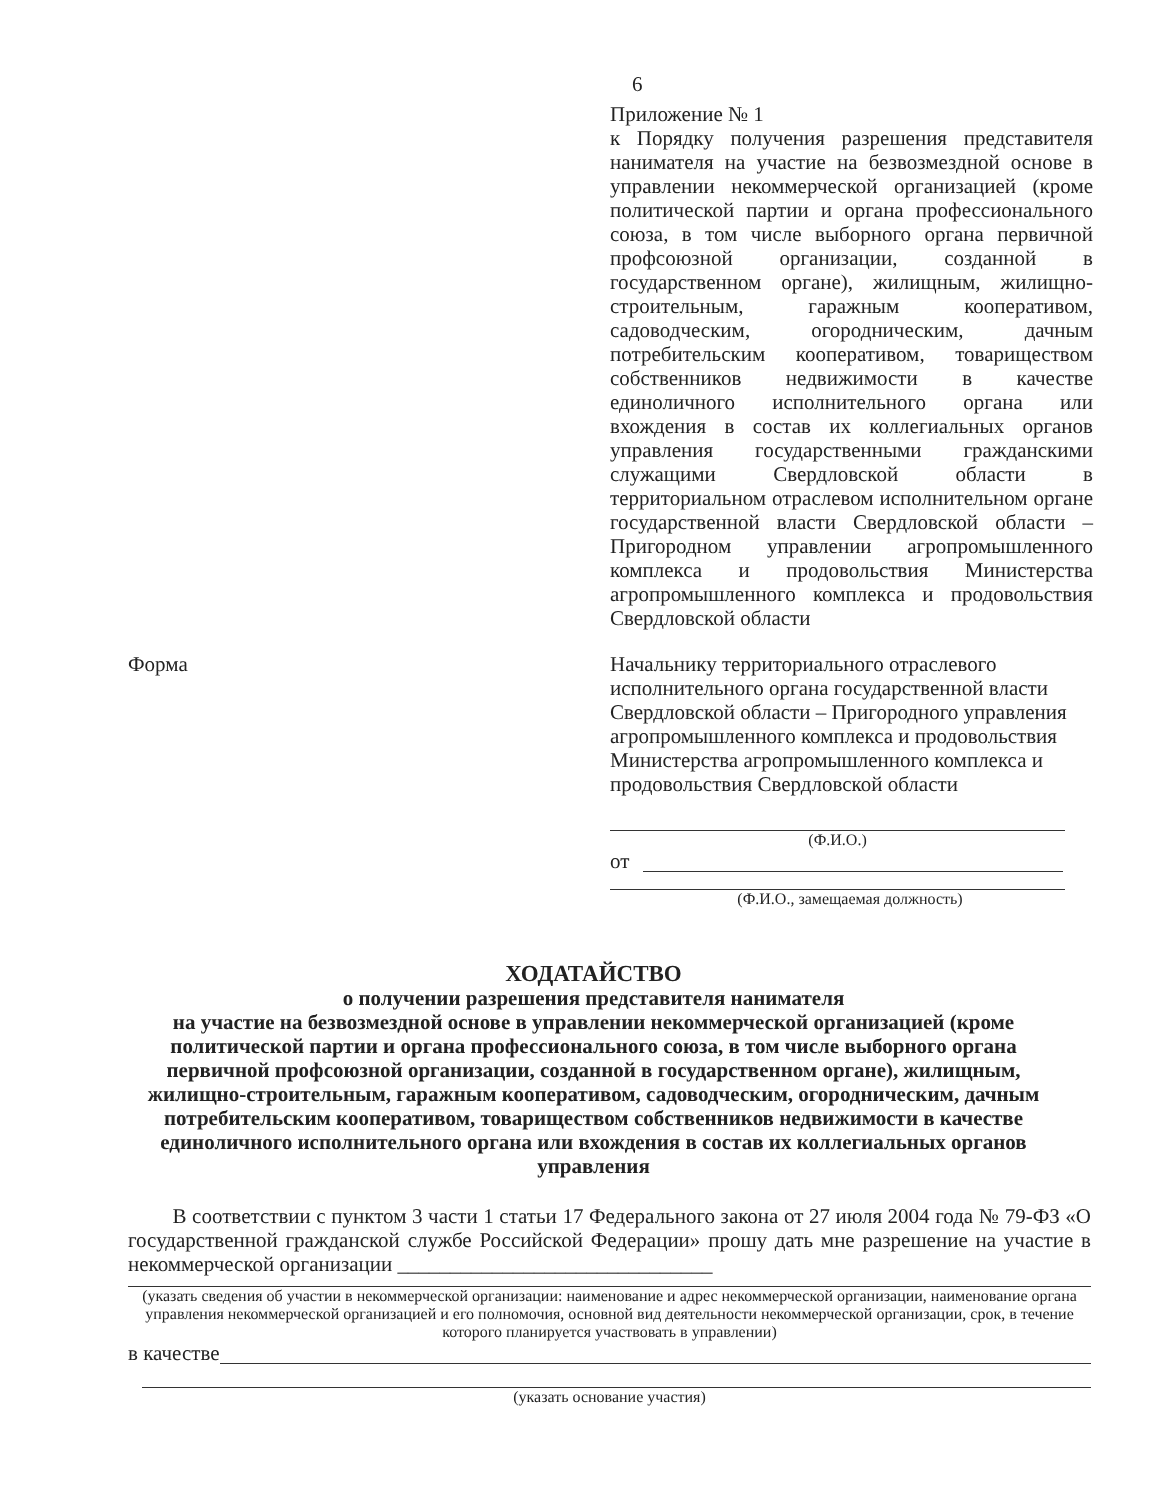6
Приложение № 1
к Порядку получения разрешения представителя нанимателя на участие на безвозмездной основе в управлении некоммерческой организацией (кроме политической партии и органа профессионального союза, в том числе выборного органа первичной профсоюзной организации, созданной в государственном органе), жилищным, жилищно-строительным, гаражным кооперативом, садоводческим, огородническим, дачным потребительским кооперативом, товариществом собственников недвижимости в качестве единоличного исполнительного органа или вхождения в состав их коллегиальных органов управления государственными гражданскими служащими Свердловской области в территориальном отраслевом исполнительном органе государственной власти Свердловской области – Пригородном управлении агропромышленного комплекса и продовольствия Министерства агропромышленного комплекса и продовольствия Свердловской области
Форма Начальнику территориального отраслевого исполнительного органа государственной власти Свердловской области – Пригородного управления агропромышленного комплекса и продовольствия Министерства агропромышленного комплекса и продовольствия Свердловской области
(Ф.И.О.)
от
(Ф.И.О., замещаемая должность)
ХОДАТАЙСТВО
о получении разрешения представителя нанимателя
на участие на безвозмездной основе в управлении некоммерческой организацией (кроме политической партии и органа профессионального союза, в том числе выборного органа первичной профсоюзной организации, созданной в государственном органе), жилищным, жилищно-строительным, гаражным кооперативом, садоводческим, огородническим, дачным потребительским кооперативом, товариществом собственников недвижимости в качестве единоличного исполнительного органа или вхождения в состав их коллегиальных органов управления
В соответствии с пунктом 3 части 1 статьи 17 Федерального закона от 27 июля 2004 года № 79-ФЗ «О государственной гражданской службе Российской Федерации» прошу дать мне разрешение на участие в некоммерческой организации ______________________________
(указать сведения об участии в некоммерческой организации: наименование и адрес некоммерческой организации, наименование органа управления некоммерческой организацией и его полномочия, основной вид деятельности некоммерческой организации, срок, в течение которого планируется участвовать в управлении)
в качестве
(указать основание участия)